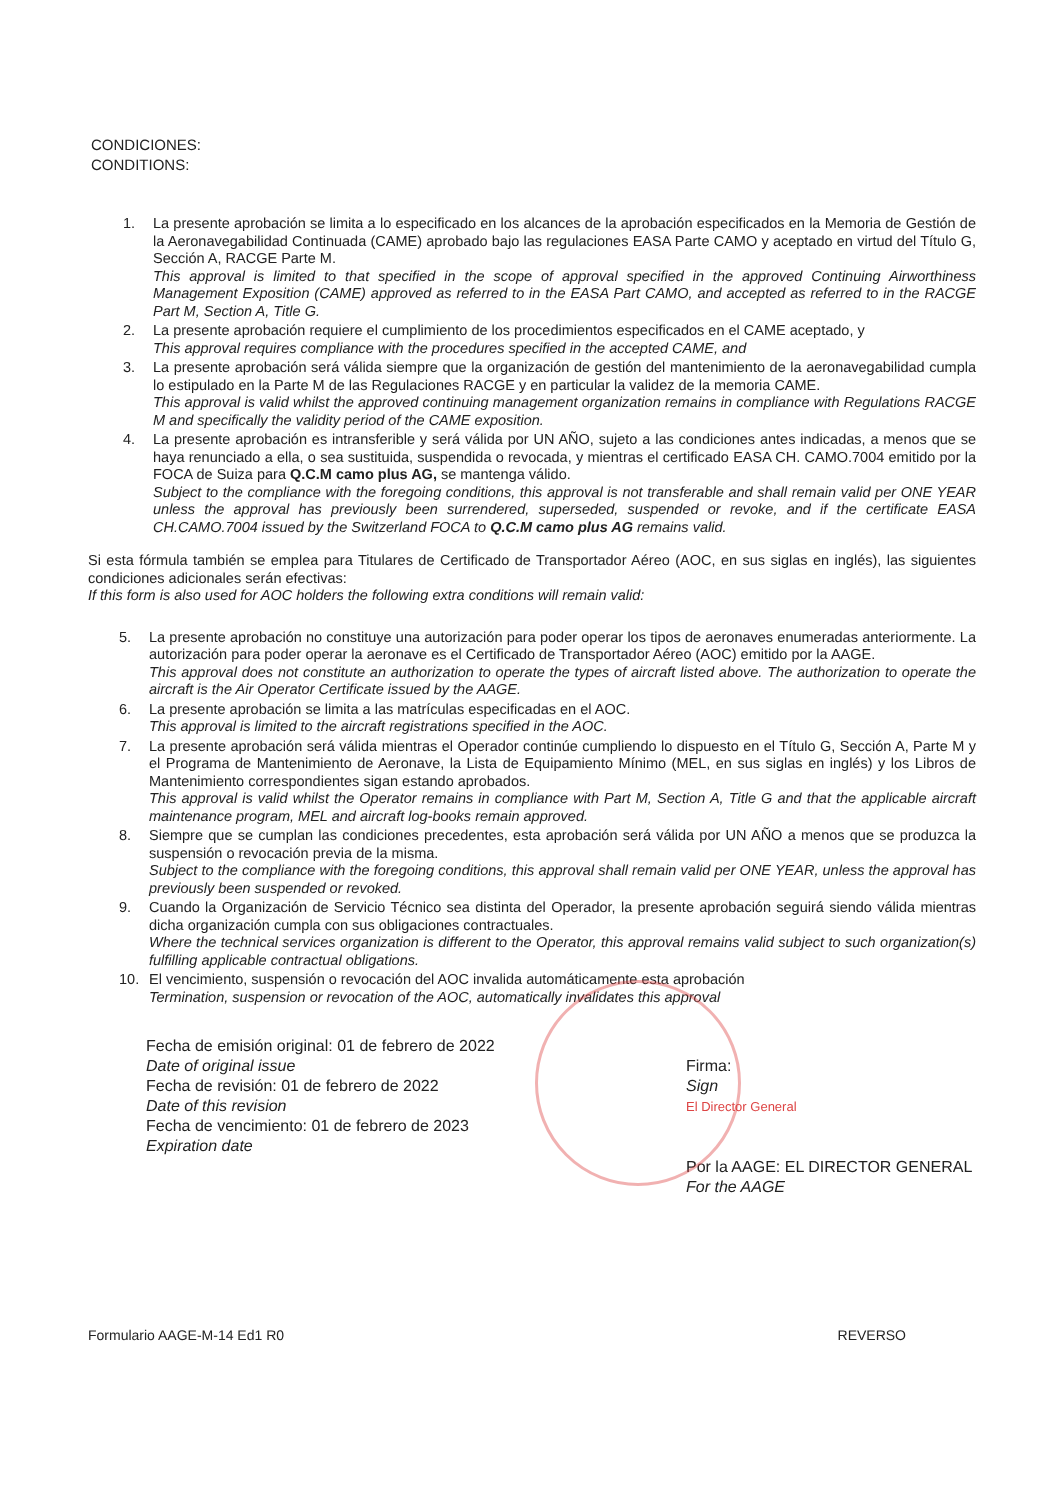CONDICIONES:
CONDITIONS:
1. La presente aprobación se limita a lo especificado en los alcances de la aprobación especificados en la Memoria de Gestión de la Aeronavegabilidad Continuada (CAME) aprobado bajo las regulaciones EASA Parte CAMO y aceptado en virtud del Título G, Sección A, RACGE Parte M.
This approval is limited to that specified in the scope of approval specified in the approved Continuing Airworthiness Management Exposition (CAME) approved as referred to in the EASA Part CAMO, and accepted as referred to in the RACGE Part M, Section A, Title G.
2. La presente aprobación requiere el cumplimiento de los procedimientos especificados en el CAME aceptado, y
This approval requires compliance with the procedures specified in the accepted CAME, and
3. La presente aprobación será válida siempre que la organización de gestión del mantenimiento de la aeronavegabilidad cumpla lo estipulado en la Parte M de las Regulaciones RACGE y en particular la validez de la memoria CAME.
This approval is valid whilst the approved continuing management organization remains in compliance with Regulations RACGE M and specifically the validity period of the CAME exposition.
4. La presente aprobación es intransferible y será válida por UN AÑO, sujeto a las condiciones antes indicadas, a menos que se haya renunciado a ella, o sea sustituida, suspendida o revocada, y mientras el certificado EASA CH. CAMO.7004 emitido por la FOCA de Suiza para Q.C.M camo plus AG, se mantenga válido.
Subject to the compliance with the foregoing conditions, this approval is not transferable and shall remain valid per ONE YEAR unless the approval has previously been surrendered, superseded, suspended or revoke, and if the certificate EASA CH.CAMO.7004 issued by the Switzerland FOCA to Q.C.M camo plus AG remains valid.
Si esta fórmula también se emplea para Titulares de Certificado de Transportador Aéreo (AOC, en sus siglas en inglés), las siguientes condiciones adicionales serán efectivas:
If this form is also used for AOC holders the following extra conditions will remain valid:
5. La presente aprobación no constituye una autorización para poder operar los tipos de aeronaves enumeradas anteriormente. La autorización para poder operar la aeronave es el Certificado de Transportador Aéreo (AOC) emitido por la AAGE.
This approval does not constitute an authorization to operate the types of aircraft listed above. The authorization to operate the aircraft is the Air Operator Certificate issued by the AAGE.
6. La presente aprobación se limita a las matrículas especificadas en el AOC.
This approval is limited to the aircraft registrations specified in the AOC.
7. La presente aprobación será válida mientras el Operador continúe cumpliendo lo dispuesto en el Título G, Sección A, Parte M y el Programa de Mantenimiento de Aeronave, la Lista de Equipamiento Mínimo (MEL, en sus siglas en inglés) y los Libros de Mantenimiento correspondientes sigan estando aprobados.
This approval is valid whilst the Operator remains in compliance with Part M, Section A, Title G and that the applicable aircraft maintenance program, MEL and aircraft log-books remain approved.
8. Siempre que se cumplan las condiciones precedentes, esta aprobación será válida por UN AÑO a menos que se produzca la suspensión o revocación previa de la misma.
Subject to the compliance with the foregoing conditions, this approval shall remain valid per ONE YEAR, unless the approval has previously been suspended or revoked.
9. Cuando la Organización de Servicio Técnico sea distinta del Operador, la presente aprobación seguirá siendo válida mientras dicha organización cumpla con sus obligaciones contractuales.
Where the technical services organization is different to the Operator, this approval remains valid subject to such organization(s) fulfilling applicable contractual obligations.
10. El vencimiento, suspensión o revocación del AOC invalida automáticamente esta aprobación
Termination, suspension or revocation of the AOC, automatically invalidates this approval
Fecha de emisión original: 01 de febrero de 2022
Date of original issue
Fecha de revisión: 01 de febrero de 2022
Date of this revision
Fecha de vencimiento: 01 de febrero de 2023
Expiration date
Firma:
Sign
El Director General
Por la AAGE: EL DIRECTOR GENERAL
For the AAGE
Formulario AAGE-M-14 Ed1 R0 REVERSO